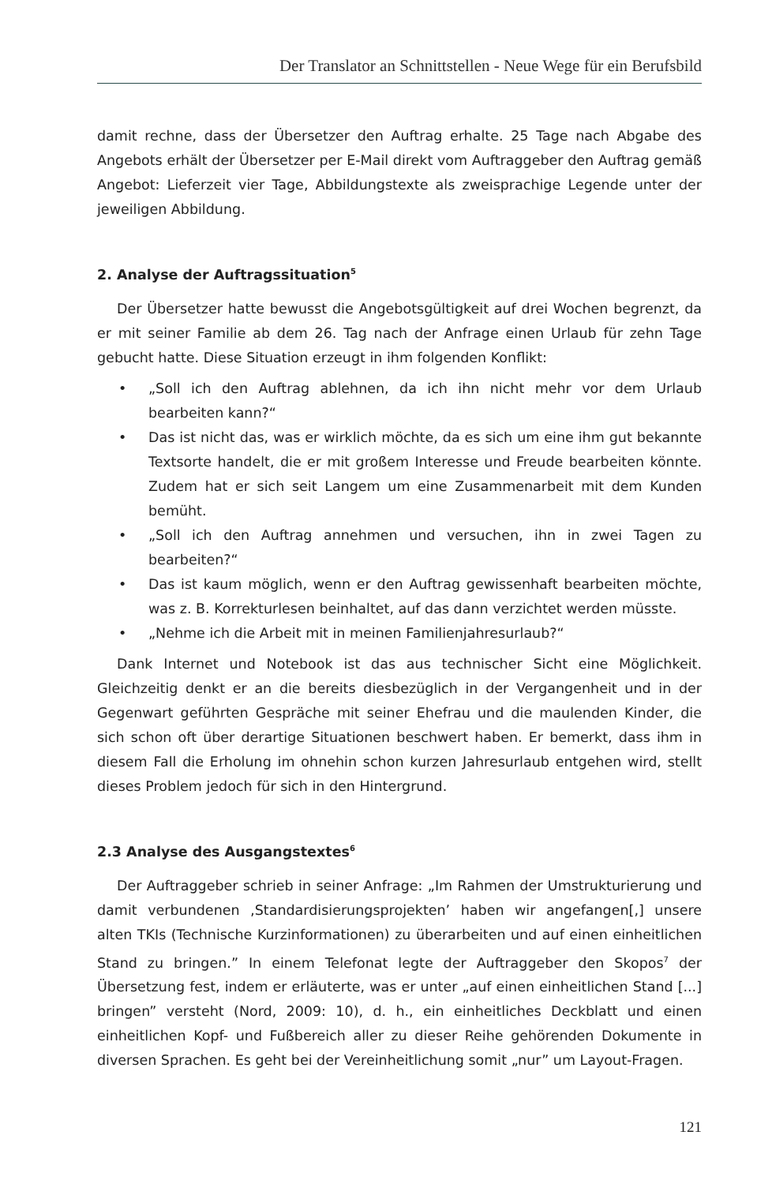Der Translator an Schnittstellen - Neue Wege für ein Berufsbild
damit rechne, dass der Übersetzer den Auftrag erhalte. 25 Tage nach Abgabe des Angebots erhält der Übersetzer per E-Mail direkt vom Auftraggeber den Auftrag gemäß Angebot: Lieferzeit vier Tage, Abbildungstexte als zweisprachige Legende unter der jeweiligen Abbildung.
2. Analyse der Auftragssituation<sup>5</sup>
Der Übersetzer hatte bewusst die Angebotsgültigkeit auf drei Wochen begrenzt, da er mit seiner Familie ab dem 26. Tag nach der Anfrage einen Urlaub für zehn Tage gebucht hatte. Diese Situation erzeugt in ihm folgenden Konflikt:
• „Soll ich den Auftrag ablehnen, da ich ihn nicht mehr vor dem Urlaub bearbeiten kann?“
• Das ist nicht das, was er wirklich möchte, da es sich um eine ihm gut bekannte Textsorte handelt, die er mit großem Interesse und Freude bearbeiten könnte. Zudem hat er sich seit Langem um eine Zusammenarbeit mit dem Kunden bemüht.
• „Soll ich den Auftrag annehmen und versuchen, ihn in zwei Tagen zu bearbeiten?“
• Das ist kaum möglich, wenn er den Auftrag gewissenhaft bearbeiten möchte, was z. B. Korrekturlesen beinhaltet, auf das dann verzichtet werden müsste.
• „Nehme ich die Arbeit mit in meinen Familienjahresurlaub?“
Dank Internet und Notebook ist das aus technischer Sicht eine Möglichkeit. Gleichzeitig denkt er an die bereits diesbezüglich in der Vergangenheit und in der Gegenwart geführten Gespräche mit seiner Ehefrau und die maulenden Kinder, die sich schon oft über derartige Situationen beschwert haben. Er bemerkt, dass ihm in diesem Fall die Erholung im ohnehin schon kurzen Jahresurlaub entgehen wird, stellt dieses Problem jedoch für sich in den Hintergrund.
2.3 Analyse des Ausgangstextes<sup>6</sup>
Der Auftraggeber schrieb in seiner Anfrage: „Im Rahmen der Umstrukturierung und damit verbundenen ‚Standardisierungsprojekten’ haben wir angefangen[,] unsere alten TKIs (Technische Kurzinformationen) zu überarbeiten und auf einen einheitlichen Stand zu bringen.” In einem Telefonat legte der Auftraggeber den Skopos<sup>7</sup> der Übersetzung fest, indem er erläuterte, was er unter „auf einen einheitlichen Stand [...] bringen” versteht (Nord, 2009: 10), d. h., ein einheitliches Deckblatt und einen einheitlichen Kopf- und Fußbereich aller zu dieser Reihe gehörenden Dokumente in diversen Sprachen. Es geht bei der Vereinheitlichung somit „nur” um Layout-Fragen.
121